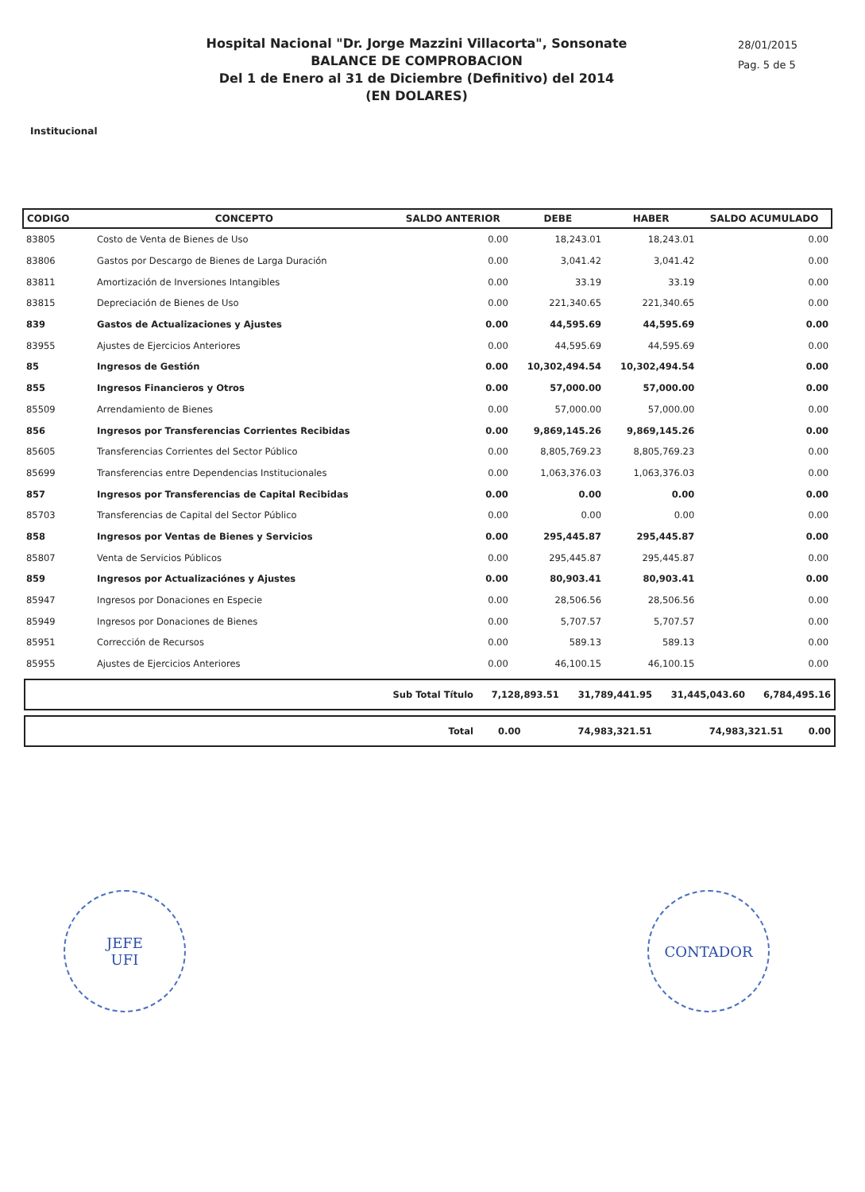Hospital Nacional "Dr. Jorge Mazzini Villacorta", Sonsonate
BALANCE DE COMPROBACION
Del 1 de Enero al 31 de Diciembre (Definitivo) del 2014
(EN DOLARES)
28/01/2015
Pag. 5 de 5
Institucional
| CODIGO | CONCEPTO | SALDO ANTERIOR | DEBE | HABER | SALDO ACUMULADO |
| --- | --- | --- | --- | --- | --- |
| 83805 | Costo de Venta de Bienes de Uso | 0.00 | 18,243.01 | 18,243.01 | 0.00 |
| 83806 | Gastos por Descargo de Bienes de Larga Duración | 0.00 | 3,041.42 | 3,041.42 | 0.00 |
| 83811 | Amortización de Inversiones Intangibles | 0.00 | 33.19 | 33.19 | 0.00 |
| 83815 | Depreciación de Bienes de Uso | 0.00 | 221,340.65 | 221,340.65 | 0.00 |
| 839 | Gastos de Actualizaciones y Ajustes | 0.00 | 44,595.69 | 44,595.69 | 0.00 |
| 83955 | Ajustes de Ejercicios Anteriores | 0.00 | 44,595.69 | 44,595.69 | 0.00 |
| 85 | Ingresos de Gestión | 0.00 | 10,302,494.54 | 10,302,494.54 | 0.00 |
| 855 | Ingresos Financieros y Otros | 0.00 | 57,000.00 | 57,000.00 | 0.00 |
| 85509 | Arrendamiento de Bienes | 0.00 | 57,000.00 | 57,000.00 | 0.00 |
| 856 | Ingresos por Transferencias Corrientes Recibidas | 0.00 | 9,869,145.26 | 9,869,145.26 | 0.00 |
| 85605 | Transferencias Corrientes del Sector Público | 0.00 | 8,805,769.23 | 8,805,769.23 | 0.00 |
| 85699 | Transferencias entre Dependencias Institucionales | 0.00 | 1,063,376.03 | 1,063,376.03 | 0.00 |
| 857 | Ingresos por Transferencias de Capital Recibidas | 0.00 | 0.00 | 0.00 | 0.00 |
| 85703 | Transferencias de Capital del Sector Público | 0.00 | 0.00 | 0.00 | 0.00 |
| 858 | Ingresos por Ventas de Bienes y Servicios | 0.00 | 295,445.87 | 295,445.87 | 0.00 |
| 85807 | Venta de Servicios Públicos | 0.00 | 295,445.87 | 295,445.87 | 0.00 |
| 859 | Ingresos por Actualizaciónes y Ajustes | 0.00 | 80,903.41 | 80,903.41 | 0.00 |
| 85947 | Ingresos por Donaciones en Especie | 0.00 | 28,506.56 | 28,506.56 | 0.00 |
| 85949 | Ingresos por Donaciones de Bienes | 0.00 | 5,707.57 | 5,707.57 | 0.00 |
| 85951 | Corrección de Recursos | 0.00 | 589.13 | 589.13 | 0.00 |
| 85955 | Ajustes de Ejercicios Anteriores | 0.00 | 46,100.15 | 46,100.15 | 0.00 |
| Sub Total Título | 7,128,893.51 | 31,789,441.95 | 31,445,043.60 | 6,784,495.16 |
| Total | 0.00 | 74,983,321.51 | 74,983,321.51 | 0.00 |
JEFE
UFI
CONTADOR